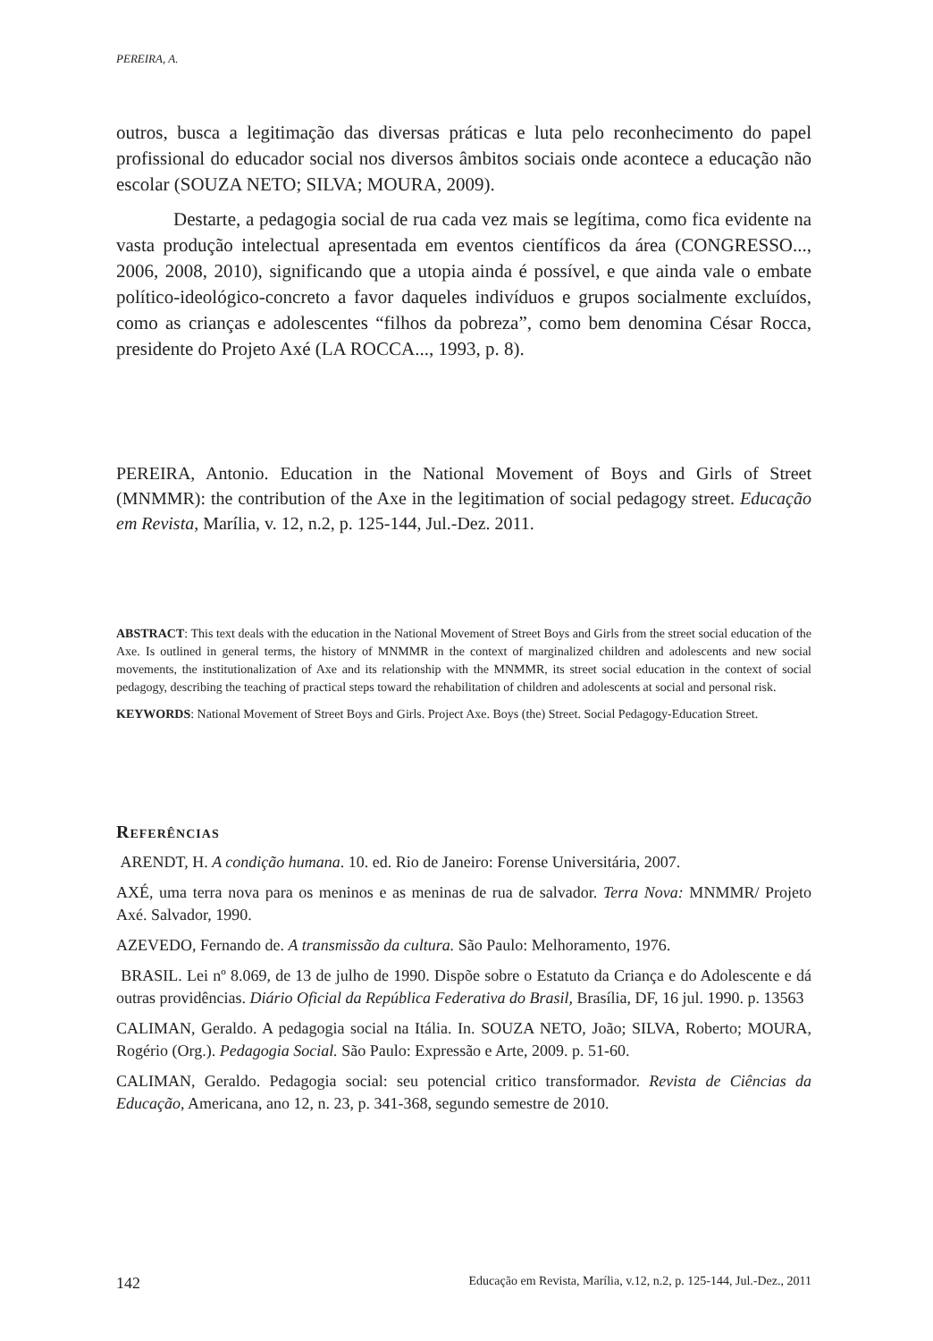PEREIRA, A.
outros, busca a legitimação das diversas práticas e luta pelo reconhecimento do papel profissional do educador social nos diversos âmbitos sociais onde acontece a educação não escolar (SOUZA NETO; SILVA; MOURA, 2009).
Destarte, a pedagogia social de rua cada vez mais se legítima, como fica evidente na vasta produção intelectual apresentada em eventos científicos da área (CONGRESSO..., 2006, 2008, 2010), significando que a utopia ainda é possível, e que ainda vale o embate político-ideológico-concreto a favor daqueles indivíduos e grupos socialmente excluídos, como as crianças e adolescentes “filhos da pobreza”, como bem denomina César Rocca, presidente do Projeto Axé (LA ROCCA..., 1993, p. 8).
PEREIRA, Antonio. Education in the National Movement of Boys and Girls of Street (MNMMR): the contribution of the Axe in the legitimation of social pedagogy street. Educação em Revista, Marília, v. 12, n.2, p. 125-144, Jul.-Dez. 2011.
ABSTRACT: This text deals with the education in the National Movement of Street Boys and Girls from the street social education of the Axe. Is outlined in general terms, the history of MNMMR in the context of marginalized children and adolescents and new social movements, the institutionalization of Axe and its relationship with the MNMMR, its street social education in the context of social pedagogy, describing the teaching of practical steps toward the rehabilitation of children and adolescents at social and personal risk.
KEYWORDS: National Movement of Street Boys and Girls. Project Axe. Boys (the) Street. Social Pedagogy-Education Street.
Referências
ARENDT, H. A condição humana. 10. ed. Rio de Janeiro: Forense Universitária, 2007.
AXÉ, uma terra nova para os meninos e as meninas de rua de salvador. Terra Nova: MNMMR/ Projeto Axé. Salvador, 1990.
AZEVEDO, Fernando de. A transmissão da cultura. São Paulo: Melhoramento, 1976.
BRASIL. Lei nº 8.069, de 13 de julho de 1990. Dispõe sobre o Estatuto da Criança e do Adolescente e dá outras providências. Diário Oficial da República Federativa do Brasil, Brasília, DF, 16 jul. 1990. p. 13563
CALIMAN, Geraldo. A pedagogia social na Itália. In. SOUZA NETO, João; SILVA, Roberto; MOURA, Rogério (Org.). Pedagogia Social. São Paulo: Expressão e Arte, 2009. p. 51-60.
CALIMAN, Geraldo. Pedagogia social: seu potencial critico transformador. Revista de Ciências da Educação, Americana, ano 12, n. 23, p. 341-368, segundo semestre de 2010.
142 Educação em Revista, Marília, v.12, n.2, p. 125-144, Jul.-Dez., 2011